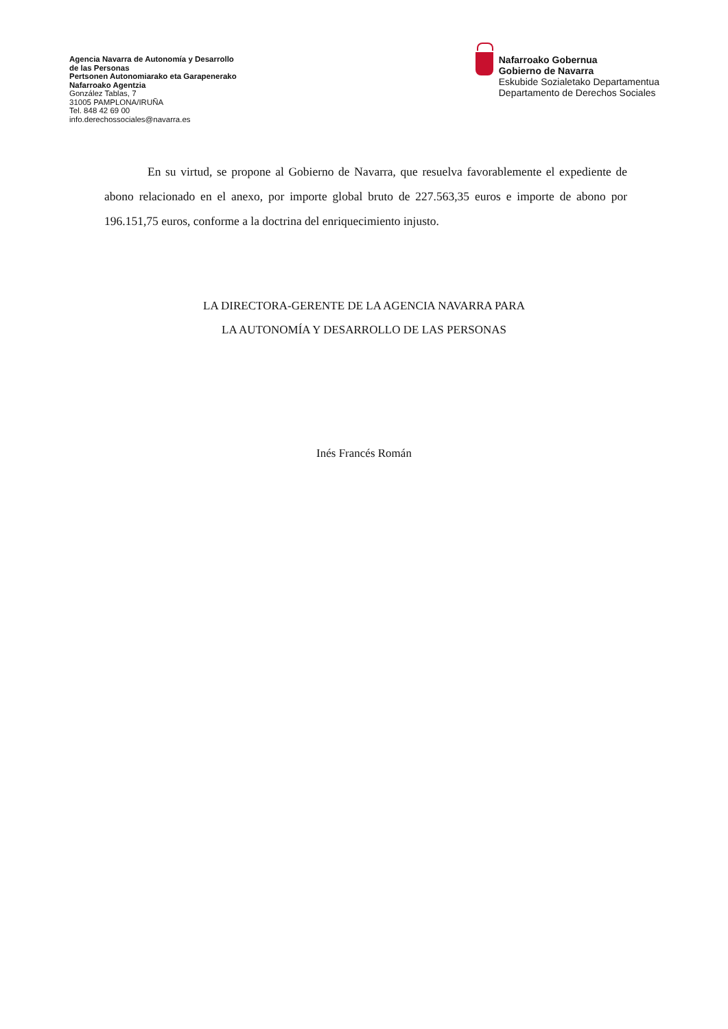Agencia Navarra de Autonomía y Desarrollo
de las Personas
Pertsonen Autonomiarako eta Garapenerako
Nafarroako Agentzia
González Tablas, 7
31005 PAMPLONA/IRUÑA
Tel. 848 42 69 00
info.derechossociales@navarra.es
Nafarroako Gobernua
Gobierno de Navarra
Eskubide Sozialetako Departamentua
Departamento de Derechos Sociales
En su virtud, se propone al Gobierno de Navarra, que resuelva favorablemente el expediente de abono relacionado en el anexo, por importe global bruto de 227.563,35 euros e importe de abono por 196.151,75 euros, conforme a la doctrina del enriquecimiento injusto.
LA DIRECTORA-GERENTE DE LA AGENCIA NAVARRA PARA
LA AUTONOMÍA Y DESARROLLO DE LAS PERSONAS
Inés Francés Román